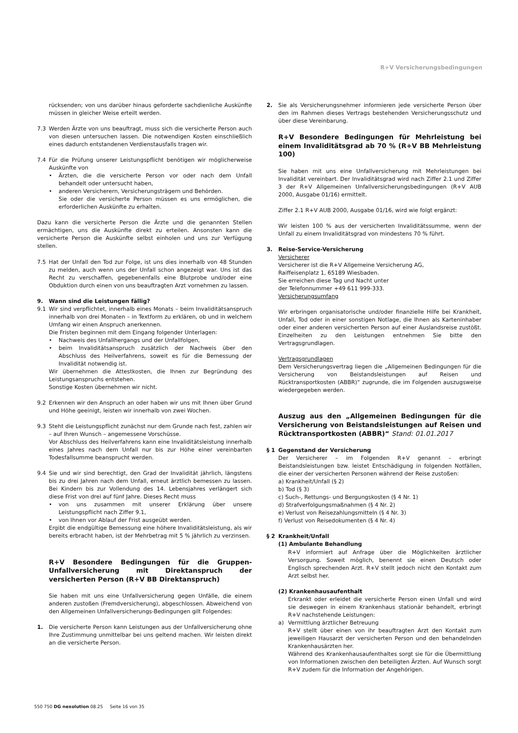R+V Versicherungsbedingungen
rücksenden; von uns darüber hinaus geforderte sachdienliche Auskünfte müssen in gleicher Weise erteilt werden.
7.3 Werden Ärzte von uns beauftragt, muss sich die versicherte Person auch von diesen untersuchen lassen. Die notwendigen Kosten einschließlich eines dadurch entstandenen Verdienstausfalls tragen wir.
7.4 Für die Prüfung unserer Leistungspflicht benötigen wir möglicherweise Auskünfte von
• Ärzten, die die versicherte Person vor oder nach dem Unfall behandelt oder untersucht haben,
• anderen Versicherern, Versicherungsträgern und Behörden.
Sie oder die versicherte Person müssen es uns ermöglichen, die erforderlichen Auskünfte zu erhalten.
Dazu kann die versicherte Person die Ärzte und die genannten Stellen ermächtigen, uns die Auskünfte direkt zu erteilen. Ansonsten kann die versicherte Person die Auskünfte selbst einholen und uns zur Verfügung stellen.
7.5 Hat der Unfall den Tod zur Folge, ist uns dies innerhalb von 48 Stunden zu melden, auch wenn uns der Unfall schon angezeigt war. Uns ist das Recht zu verschaffen, gegebenenfalls eine Blutprobe und/oder eine Obduktion durch einen von uns beauftragten Arzt vornehmen zu lassen.
9. Wann sind die Leistungen fällig?
9.1 Wir sind verpflichtet, innerhalb eines Monats – beim Invaliditätsanspruch innerhalb von drei Monaten – in Textform zu erklären, ob und in welchem Umfang wir einen Anspruch anerkennen.
Die Fristen beginnen mit dem Eingang folgender Unterlagen:
• Nachweis des Unfallhergangs und der Unfallfolgen,
• beim Invaliditätsanspruch zusätzlich der Nachweis über den Abschluss des Heilverfahrens, soweit es für die Bemessung der Invalidität notwendig ist.
Wir übernehmen die Attestkosten, die Ihnen zur Begründung des Leistungsanspruchs entstehen.
Sonstige Kosten übernehmen wir nicht.
9.2 Erkennen wir den Anspruch an oder haben wir uns mit Ihnen über Grund und Höhe geeinigt, leisten wir innerhalb von zwei Wochen.
9.3 Steht die Leistungspflicht zunächst nur dem Grunde nach fest, zahlen wir – auf Ihren Wunsch – angemessene Vorschüsse.
Vor Abschluss des Heilverfahrens kann eine Invaliditätsleistung innerhalb eines Jahres nach dem Unfall nur bis zur Höhe einer vereinbarten Todesfallsumme beansprucht werden.
9.4 Sie und wir sind berechtigt, den Grad der Invalidität jährlich, längstens bis zu drei Jahren nach dem Unfall, erneut ärztlich bemessen zu lassen. Bei Kindern bis zur Vollendung des 14. Lebensjahres verlängert sich diese Frist von drei auf fünf Jahre. Dieses Recht muss
• von uns zusammen mit unserer Erklärung über unsere Leistungspflicht nach Ziffer 9.1,
• von Ihnen vor Ablauf der Frist ausgeübt werden.
Ergibt die endgültige Bemessung eine höhere Invaliditätsleistung, als wir bereits erbracht haben, ist der Mehrbetrag mit 5 % jährlich zu verzinsen.
R+V Besondere Bedingungen für die Gruppen-Unfallversicherung mit Direktanspruch der versicherten Person (R+V BB Direktanspruch)
Sie haben mit uns eine Unfallversicherung gegen Unfälle, die einem anderen zustoßen (Fremdversicherung), abgeschlossen. Abweichend von den Allgemeinen Unfallversicherungs-Bedingungen gilt Folgendes:
1. Die versicherte Person kann Leistungen aus der Unfallversicherung ohne Ihre Zustimmung unmittelbar bei uns geltend machen. Wir leisten direkt an die versicherte Person.
2. Sie als Versicherungsnehmer informieren jede versicherte Person über den im Rahmen dieses Vertrags bestehenden Versicherungsschutz und über diese Vereinbarung.
R+V Besondere Bedingungen für Mehrleistung bei einem Invaliditätsgrad ab 70 % (R+V BB Mehrleistung 100)
Sie haben mit uns eine Unfallversicherung mit Mehrleistungen bei Invalidität vereinbart. Der Invaliditätsgrad wird nach Ziffer 2.1 und Ziffer 3 der R+V Allgemeinen Unfallversicherungsbedingungen (R+V AUB 2000, Ausgabe 01/16) ermittelt.
Ziffer 2.1 R+V AUB 2000, Ausgabe 01/16, wird wie folgt ergänzt:
Wir leisten 100 % aus der versicherten Invaliditätssumme, wenn der Unfall zu einem Invaliditätsgrad von mindestens 70 % führt.
3. Reise-Service-Versicherung
Versicherer
Versicherer ist die R+V Allgemeine Versicherung AG,
Raiffeisenplatz 1, 65189 Wiesbaden.
Sie erreichen diese Tag und Nacht unter
der Telefonnummer +49 611 999-333.
Versicherungsumfang
Wir erbringen organisatorische und/oder finanzielle Hilfe bei Krankheit, Unfall, Tod oder in einer sonstigen Notlage, die Ihnen als Karteninhaber oder einer anderen versicherten Person auf einer Auslandsreise zustößt. Einzelheiten zu den Leistungen entnehmen Sie bitte den Vertragsgrundlagen.
Vertragsgrundlagen
Dem Versicherungsvertrag liegen die „Allgemeinen Bedingungen für die Versicherung von Beistandsleistungen auf Reisen und Rücktransportkosten (ABBR)“ zugrunde, die im Folgenden auszugsweise wiedergegeben werden.
Auszug aus den „Allgemeinen Bedingungen für die Versicherung von Beistandsleistungen auf Reisen und Rücktransportkosten (ABBR)“ Stand: 01.01.2017
§ 1 Gegenstand der Versicherung
Der Versicherer – im Folgenden R+V genannt – erbringt Beistandsleistungen bzw. leistet Entschädigung in folgenden Notfällen, die einer der versicherten Personen während der Reise zustoßen:
a) Krankheit/Unfall (§ 2)
b) Tod (§ 3)
c) Such-, Rettungs- und Bergungskosten (§ 4 Nr. 1)
d) Strafverfolgungsmaßnahmen (§ 4 Nr. 2)
e) Verlust von Reisezahlungsmitteln (§ 4 Nr. 3)
f) Verlust von Reisedokumenten (§ 4 Nr. 4)
§ 2 Krankheit/Unfall
(1) Ambulante Behandlung
R+V informiert auf Anfrage über die Möglichkeiten ärztlicher Versorgung. Soweit möglich, benennt sie einen Deutsch oder Englisch sprechenden Arzt. R+V stellt jedoch nicht den Kontakt zum Arzt selbst her.
(2) Krankenhausaufenthalt
Erkrankt oder erleidet die versicherte Person einen Unfall und wird sie deswegen in einem Krankenhaus stationär behandelt, erbringt R+V nachstehende Leistungen:
a) Vermittlung ärztlicher Betreuung
R+V stellt über einen von ihr beauftragten Arzt den Kontakt zum jeweiligen Hausarzt der versicherten Person und den behandelnden Krankenhausärzten her.
Während des Krankenhausaufenthaltes sorgt sie für die Übermittlung von Informationen zwischen den beteiligten Ärzten. Auf Wunsch sorgt R+V zudem für die Information der Angehörigen.
550 750 DG nexolution 08.25 Seite 16 von 35